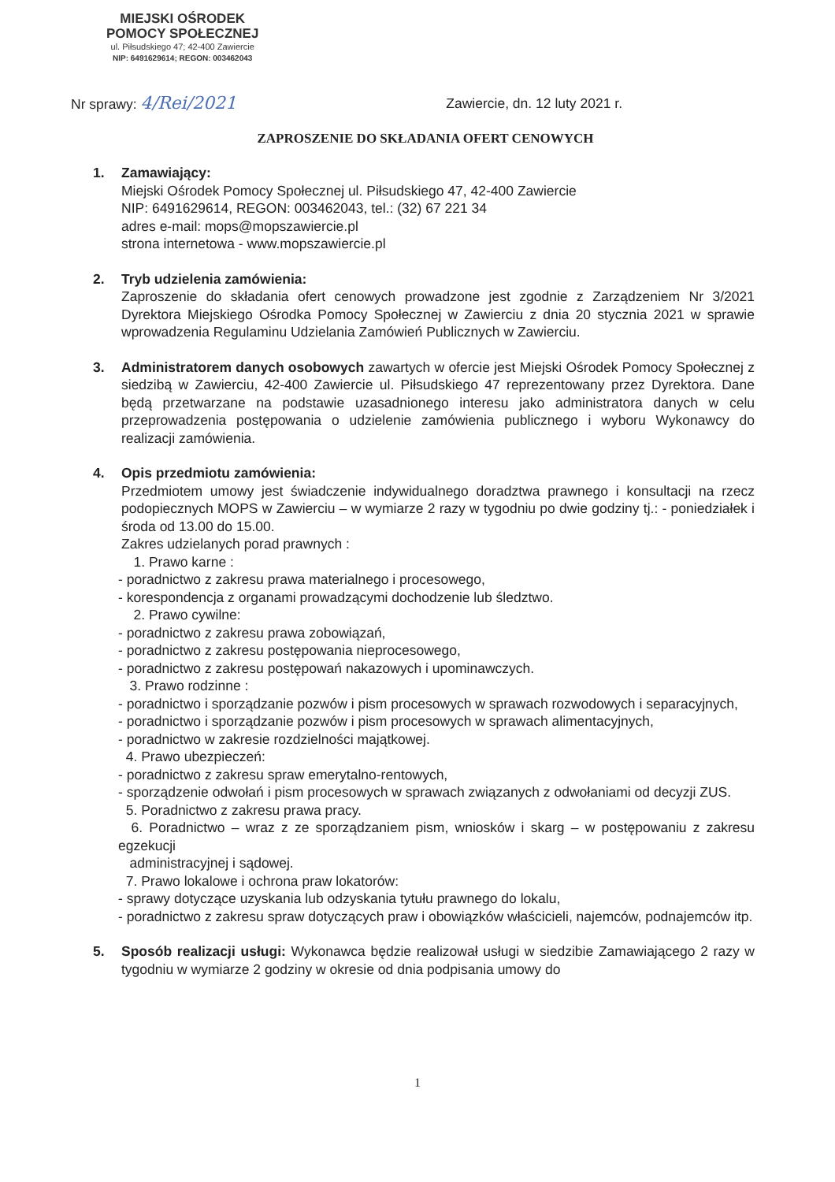MIEJSKI OŚRODEK
POMOCY SPOŁECZNEJ
ul. Piłsudskiego 47; 42-400 Zawiercie
NIP: 6491629614; REGON: 003462043
Nr sprawy: 4/Rei/2021
Zawiercie, dn. 12 luty 2021 r.
ZAPROSZENIE DO SKŁADANIA OFERT CENOWYCH
1. Zamawiający:
Miejski Ośrodek Pomocy Społecznej ul. Piłsudskiego 47, 42-400 Zawiercie
NIP: 6491629614, REGON: 003462043, tel.: (32) 67 221 34
adres e-mail: mops@mopszawiercie.pl
strona internetowa - www.mopszawiercie.pl
2. Tryb udzielenia zamówienia:
Zaproszenie do składania ofert cenowych prowadzone jest zgodnie z Zarządzeniem Nr 3/2021 Dyrektora Miejskiego Ośrodka Pomocy Społecznej w Zawierciu z dnia 20 stycznia 2021 w sprawie wprowadzenia Regulaminu Udzielania Zamówień Publicznych w Zawierciu.
3. Administratorem danych osobowych zawartych w ofercie jest Miejski Ośrodek Pomocy Społecznej z siedzibą w Zawierciu, 42-400 Zawiercie ul. Piłsudskiego 47 reprezentowany przez Dyrektora. Dane będą przetwarzane na podstawie uzasadnionego interesu jako administratora danych w celu przeprowadzenia postępowania o udzielenie zamówienia publicznego i wyboru Wykonawcy do realizacji zamówienia.
4. Opis przedmiotu zamówienia:
Przedmiotem umowy jest świadczenie indywidualnego doradztwa prawnego i konsultacji na rzecz podopiecznych MOPS w Zawierciu – w wymiarze 2 razy w tygodniu po dwie godziny tj.: - poniedziałek i środa od 13.00 do 15.00.
Zakres udzielanych porad prawnych :
1. Prawo karne :
- poradnictwo z zakresu prawa materialnego i procesowego,
- korespondencja z organami prowadzącymi dochodzenie lub śledztwo.
2. Prawo cywilne:
- poradnictwo z zakresu prawa zobowiązań,
- poradnictwo z zakresu postępowania nieprocesowego,
- poradnictwo z zakresu postępowań nakazowych i upominawczych.
3. Prawo rodzinne :
- poradnictwo i sporządzanie pozwów i pism procesowych w sprawach rozwodowych i separacyjnych,
- poradnictwo i sporządzanie pozwów i pism procesowych w sprawach alimentacyjnych,
- poradnictwo w zakresie rozdzielności majątkowej.
4. Prawo ubezpieczeń:
- poradnictwo z zakresu spraw emerytalno-rentowych,
- sporządzenie odwołań i pism procesowych w sprawach związanych z odwołaniami od decyzji ZUS.
5. Poradnictwo z zakresu prawa pracy.
6. Poradnictwo – wraz z ze sporządzaniem pism, wniosków i skarg – w postępowaniu z zakresu egzekucji
administracyjnej i sądowej.
7. Prawo lokalowe i ochrona praw lokatorów:
- sprawy dotyczące uzyskania lub odzyskania tytułu prawnego do lokalu,
- poradnictwo z zakresu spraw dotyczących praw i obowiązków właścicieli, najemców, podnajemców itp.
5. Sposób realizacji usługi: Wykonawca będzie realizował usługi w siedzibie Zamawiającego 2 razy w tygodniu w wymiarze 2 godziny w okresie od dnia podpisania umowy do
1